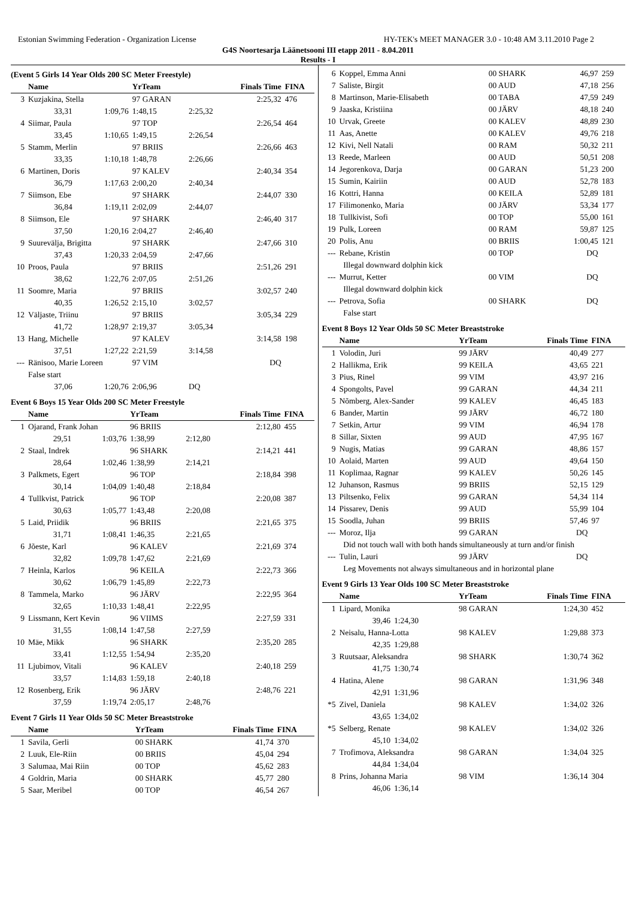Estonian Swimming Federation - Organization License HY-TEK's MEET MANAGER 3.0 - 10:48 AM 3.11.2010 Page 2
G4S Noortesarja Läänetsooni III etapp 2011 - 8.04.2011
Results - I
(Event 5 Girls 14 Year Olds 200 SC Meter Freestyle)
| | Name | | YrTeam | | Finals Time | FINA |
| --- | --- | --- | --- | --- | --- | --- |
| 3 | Kuzjakina, Stella | | 97 GARAN | | 2:25,32 | 476 |
| | 33,31 | 1:09,76 | 1:48,15 | 2:25,32 | | |
| 4 | Siimar, Paula | | 97 TOP | | 2:26,54 | 464 |
| | 33,45 | 1:10,65 | 1:49,15 | 2:26,54 | | |
| 5 | Stamm, Merlin | | 97 BRIIS | | 2:26,66 | 463 |
| | 33,35 | 1:10,18 | 1:48,78 | 2:26,66 | | |
| 6 | Martinen, Doris | | 97 KALEV | | 2:40,34 | 354 |
| | 36,79 | 1:17,63 | 2:00,20 | 2:40,34 | | |
| 7 | Siimson, Ebe | | 97 SHARK | | 2:44,07 | 330 |
| | 36,84 | 1:19,11 | 2:02,09 | 2:44,07 | | |
| 8 | Siimson, Ele | | 97 SHARK | | 2:46,40 | 317 |
| | 37,50 | 1:20,16 | 2:04,27 | 2:46,40 | | |
| 9 | Suurevälja, Brigitta | | 97 SHARK | | 2:47,66 | 310 |
| | 37,43 | 1:20,33 | 2:04,59 | 2:47,66 | | |
| 10 | Proos, Paula | | 97 BRIIS | | 2:51,26 | 291 |
| | 38,62 | 1:22,76 | 2:07,05 | 2:51,26 | | |
| 11 | Soomre, Maria | | 97 BRIIS | | 3:02,57 | 240 |
| | 40,35 | 1:26,52 | 2:15,10 | 3:02,57 | | |
| 12 | Väljaste, Triinu | | 97 BRIIS | | 3:05,34 | 229 |
| | 41,72 | 1:28,97 | 2:19,37 | 3:05,34 | | |
| 13 | Hang, Michelle | | 97 KALEV | | 3:14,58 | 198 |
| | 37,51 | 1:27,22 | 2:21,59 | 3:14,58 | | |
| --- | Ränisoo, Marie Loreen | | 97 VIM | | DQ | |
| | False start | | | | | |
| | 37,06 | 1:20,76 | 2:06,96 | DQ | | |
Event 6 Boys 15 Year Olds 200 SC Meter Freestyle
| | Name | | YrTeam | | Finals Time | FINA |
| --- | --- | --- | --- | --- | --- | --- |
| 1 | Ojarand, Frank Johan | | 96 BRIIS | | 2:12,80 | 455 |
| | 29,51 | 1:03,76 | 1:38,99 | 2:12,80 | | |
| 2 | Staal, Indrek | | 96 SHARK | | 2:14,21 | 441 |
| | 28,64 | 1:02,46 | 1:38,99 | 2:14,21 | | |
| 3 | Palkmets, Egert | | 96 TOP | | 2:18,84 | 398 |
| | 30,14 | 1:04,09 | 1:40,48 | 2:18,84 | | |
| 4 | Tullkvist, Patrick | | 96 TOP | | 2:20,08 | 387 |
| | 30,63 | 1:05,77 | 1:43,48 | 2:20,08 | | |
| 5 | Laid, Priidik | | 96 BRIIS | | 2:21,65 | 375 |
| | 31,71 | 1:08,41 | 1:46,35 | 2:21,65 | | |
| 6 | Jõeste, Karl | | 96 KALEV | | 2:21,69 | 374 |
| | 32,82 | 1:09,78 | 1:47,62 | 2:21,69 | | |
| 7 | Heinla, Karlos | | 96 KEILA | | 2:22,73 | 366 |
| | 30,62 | 1:06,79 | 1:45,89 | 2:22,73 | | |
| 8 | Tammela, Marko | | 96 JÄRV | | 2:22,95 | 364 |
| | 32,65 | 1:10,33 | 1:48,41 | 2:22,95 | | |
| 9 | Lissmann, Kert Kevin | | 96 VIIMS | | 2:27,59 | 331 |
| | 31,55 | 1:08,14 | 1:47,58 | 2:27,59 | | |
| 10 | Mäe, Mikk | | 96 SHARK | | 2:35,20 | 285 |
| | 33,41 | 1:12,55 | 1:54,94 | 2:35,20 | | |
| 11 | Ljubimov, Vitali | | 96 KALEV | | 2:40,18 | 259 |
| | 33,57 | 1:14,83 | 1:59,18 | 2:40,18 | | |
| 12 | Rosenberg, Erik | | 96 JÄRV | | 2:48,76 | 221 |
| | 37,59 | 1:19,74 | 2:05,17 | 2:48,76 | | |
Event 7 Girls 11 Year Olds 50 SC Meter Breaststroke
| | Name | YrTeam | Finals Time | FINA |
| --- | --- | --- | --- | --- |
| 1 | Savila, Gerli | 00 SHARK | 41,74 | 370 |
| 2 | Luuk, Ele-Riin | 00 BRIIS | 45,04 | 294 |
| 3 | Salumaa, Mai Riin | 00 TOP | 45,62 | 283 |
| 4 | Goldrin, Maria | 00 SHARK | 45,77 | 280 |
| 5 | Saar, Meribel | 00 TOP | 46,54 | 267 |
| 6 | Koppel, Emma Anni | 00 SHARK | 46,97 | 259 |
| 7 | Saliste, Birgit | 00 AUD | 47,18 | 256 |
| 8 | Martinson, Marie-Elisabeth | 00 TABA | 47,59 | 249 |
| 9 | Jaaska, Kristiina | 00 JÄRV | 48,18 | 240 |
| 10 | Urvak, Greete | 00 KALEV | 48,89 | 230 |
| 11 | Aas, Anette | 00 KALEV | 49,76 | 218 |
| 12 | Kivi, Nell Natali | 00 RAM | 50,32 | 211 |
| 13 | Reede, Marleen | 00 AUD | 50,51 | 208 |
| 14 | Jegorenkova, Darja | 00 GARAN | 51,23 | 200 |
| 15 | Sumin, Kairiin | 00 AUD | 52,78 | 183 |
| 16 | Kottri, Hanna | 00 KEILA | 52,89 | 181 |
| 17 | Filimonenko, Maria | 00 JÄRV | 53,34 | 177 |
| 18 | Tullkivist, Sofi | 00 TOP | 55,00 | 161 |
| 19 | Pulk, Loreen | 00 RAM | 59,87 | 125 |
| 20 | Polis, Anu | 00 BRIIS | 1:00,45 | 121 |
| --- | Rebane, Kristin | 00 TOP | DQ | |
| | Illegal downward dolphin kick | | | |
| --- | Murrut, Ketter | 00 VIM | DQ | |
| | Illegal downward dolphin kick | | | |
| --- | Petrova, Sofia | 00 SHARK | DQ | |
| | False start | | | |
Event 8 Boys 12 Year Olds 50 SC Meter Breaststroke
| | Name | YrTeam | Finals Time | FINA |
| --- | --- | --- | --- | --- |
| 1 | Volodin, Juri | 99 JÄRV | 40,49 | 277 |
| 2 | Hallikma, Erik | 99 KEILA | 43,65 | 221 |
| 3 | Pius, Rinel | 99 VIM | 43,97 | 216 |
| 4 | Spongolts, Pavel | 99 GARAN | 44,34 | 211 |
| 5 | Nõmberg, Alex-Sander | 99 KALEV | 46,45 | 183 |
| 6 | Bander, Martin | 99 JÄRV | 46,72 | 180 |
| 7 | Setkin, Artur | 99 VIM | 46,94 | 178 |
| 8 | Sillar, Sixten | 99 AUD | 47,95 | 167 |
| 9 | Nugis, Matias | 99 GARAN | 48,86 | 157 |
| 10 | Aolaid, Marten | 99 AUD | 49,64 | 150 |
| 11 | Koplimaa, Ragnar | 99 KALEV | 50,26 | 145 |
| 12 | Juhanson, Rasmus | 99 BRIIS | 52,15 | 129 |
| 13 | Piltsenko, Felix | 99 GARAN | 54,34 | 114 |
| 14 | Pissarev, Denis | 99 AUD | 55,99 | 104 |
| 15 | Soodla, Juhan | 99 BRIIS | 57,46 | 97 |
| --- | Moroz, Ilja | 99 GARAN | DQ | |
| | Did not touch wall with both hands simultaneously at turn and/or finish | | | |
| --- | Tulin, Lauri | 99 JÄRV | DQ | |
| | Leg Movements not always simultaneous and in horizontal plane | | | |
Event 9 Girls 13 Year Olds 100 SC Meter Breaststroke
| | Name | | YrTeam | Finals Time | FINA |
| --- | --- | --- | --- | --- | --- |
| 1 | Lipard, Monika | | 98 GARAN | 1:24,30 | 452 |
| | 39,46 | 1:24,30 | | | |
| 2 | Neisalu, Hanna-Lotta | | 98 KALEV | 1:29,88 | 373 |
| | 42,35 | 1:29,88 | | | |
| 3 | Ruutsaar, Aleksandra | | 98 SHARK | 1:30,74 | 362 |
| | 41,75 | 1:30,74 | | | |
| 4 | Hatina, Alene | | 98 GARAN | 1:31,96 | 348 |
| | 42,91 | 1:31,96 | | | |
| *5 | Zivel, Daniela | | 98 KALEV | 1:34,02 | 326 |
| | 43,65 | 1:34,02 | | | |
| *5 | Selberg, Renate | | 98 KALEV | 1:34,02 | 326 |
| | 45,10 | 1:34,02 | | | |
| 7 | Trofimova, Aleksandra | | 98 GARAN | 1:34,04 | 325 |
| | 44,84 | 1:34,04 | | | |
| 8 | Prins, Johanna Maria | | 98 VIM | 1:36,14 | 304 |
| | 46,06 | 1:36,14 | | | |